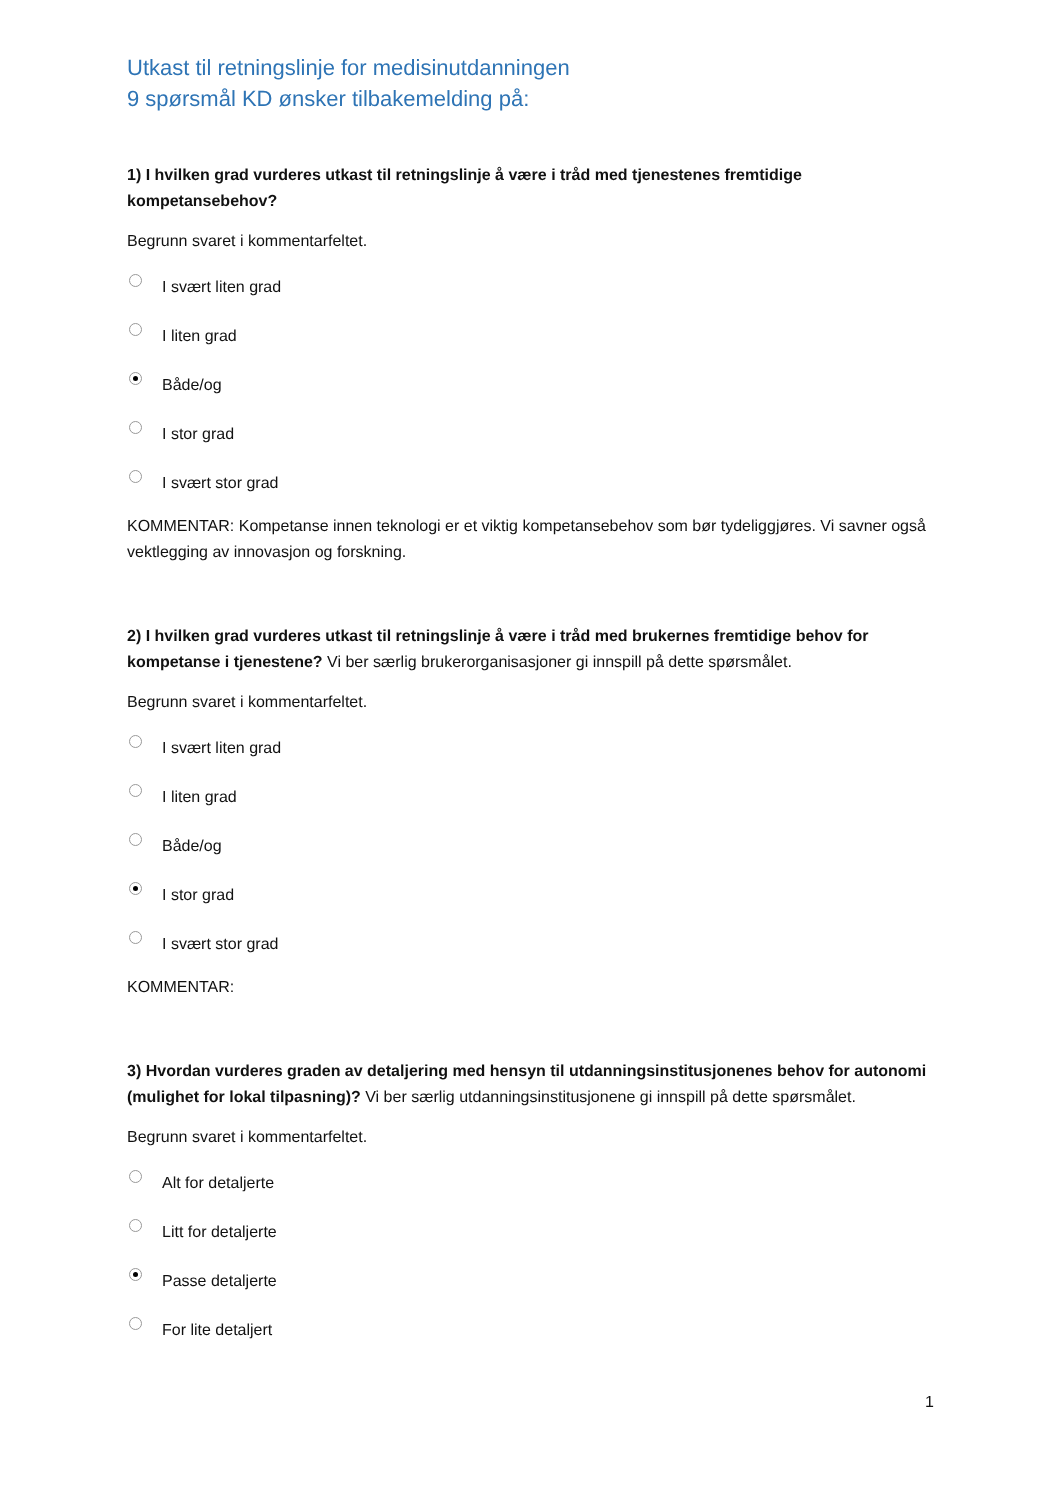Utkast til retningslinje for medisinutdanningen
9 spørsmål KD ønsker tilbakemelding på:
1) I hvilken grad vurderes utkast til retningslinje å være i tråd med tjenestenes fremtidige kompetansebehov?
Begrunn svaret i kommentarfeltet.
I svært liten grad
I liten grad
Både/og
I stor grad
I svært stor grad
KOMMENTAR: Kompetanse innen teknologi er et viktig kompetansebehov som bør tydeliggjøres. Vi savner også vektlegging av innovasjon og forskning.
2) I hvilken grad vurderes utkast til retningslinje å være i tråd med brukernes fremtidige behov for kompetanse i tjenestene? Vi ber særlig brukerorganisasjoner gi innspill på dette spørsmålet.
Begrunn svaret i kommentarfeltet.
I svært liten grad
I liten grad
Både/og
I stor grad
I svært stor grad
KOMMENTAR:
3) Hvordan vurderes graden av detaljering med hensyn til utdanningsinstitusjonenes behov for autonomi (mulighet for lokal tilpasning)? Vi ber særlig utdanningsinstitusjonene gi innspill på dette spørsmålet.
Begrunn svaret i kommentarfeltet.
Alt for detaljerte
Litt for detaljerte
Passe detaljerte
For lite detaljert
1